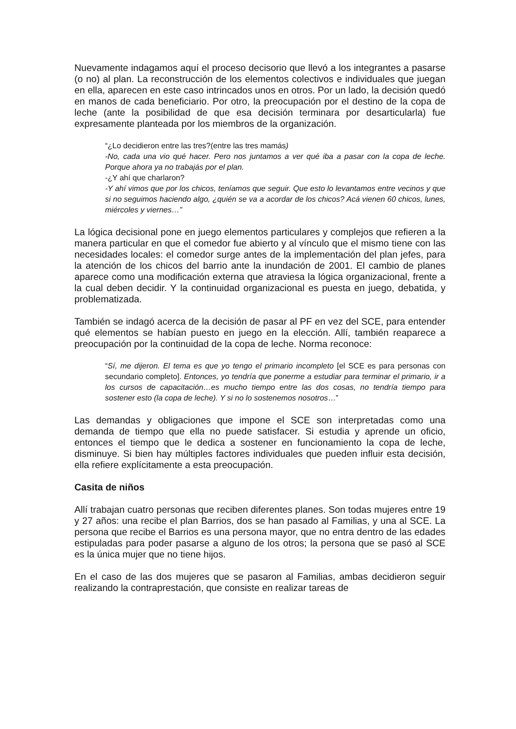Nuevamente indagamos aquí el proceso decisorio que llevó a los integrantes a pasarse (o no) al plan. La reconstrucción de los elementos colectivos e individuales que juegan en ella, aparecen en este caso intrincados unos en otros. Por un lado, la decisión quedó en manos de cada beneficiario. Por otro, la preocupación por el destino de la copa de leche (ante la posibilidad de que esa decisión terminara por desarticularla) fue expresamente planteada por los miembros de la organización.
“¿Lo decidieron entre las tres?(entre las tres mamás)
-No, cada una vio qué hacer. Pero nos juntamos a ver qué iba a pasar con la copa de leche. Porque ahora ya no trabajás por el plan.
-¿Y ahí que charlaron?
-Y ahí vimos que por los chicos, teníamos que seguir. Que esto lo levantamos entre vecinos y que si no seguimos haciendo algo, ¿quién se va a acordar de los chicos? Acá vienen 60 chicos, lunes, miércoles y viernes…”
La lógica decisional pone en juego elementos particulares y complejos que refieren a la manera particular en que el comedor fue abierto y al vínculo que el mismo tiene con las necesidades locales: el comedor surge antes de la implementación del plan jefes, para la atención de los chicos del barrio ante la inundación de 2001. El cambio de planes aparece como una modificación externa que atraviesa la lógica organizacional, frente a la cual deben decidir. Y la continuidad organizacional es puesta en juego, debatida, y problematizada.
También se indagó acerca de la decisión de pasar al PF en vez del SCE, para entender qué elementos se habían puesto en juego en la elección. Allí, también reaparece a preocupación por la continuidad de la copa de leche. Norma reconoce:
“Sí, me dijeron. El tema es que yo tengo el primario incompleto [el SCE es para personas con secundario completo]. Entonces, yo tendría que ponerme a estudiar para terminar el primario, ir a los cursos de capacitación…es mucho tiempo entre las dos cosas, no tendría tiempo para sostener esto (la copa de leche). Y si no lo sostenemos nosotros…”
Las demandas y obligaciones que impone el SCE son interpretadas como una demanda de tiempo que ella no puede satisfacer. Si estudia y aprende un oficio, entonces el tiempo que le dedica a sostener en funcionamiento la copa de leche, disminuye. Si bien hay múltiples factores individuales que pueden influir esta decisión, ella refiere explícitamente a esta preocupación.
Casita de niños
Allí trabajan cuatro personas que reciben diferentes planes. Son todas mujeres entre 19 y 27 años: una recibe el plan Barrios, dos se han pasado al Familias, y una al SCE. La persona que recibe el Barrios es una persona mayor, que no entra dentro de las edades estipuladas para poder pasarse a alguno de los otros; la persona que se pasó al SCE es la única mujer que no tiene hijos.
En el caso de las dos mujeres que se pasaron al Familias, ambas decidieron seguir realizando la contraprestación, que consiste en realizar tareas de